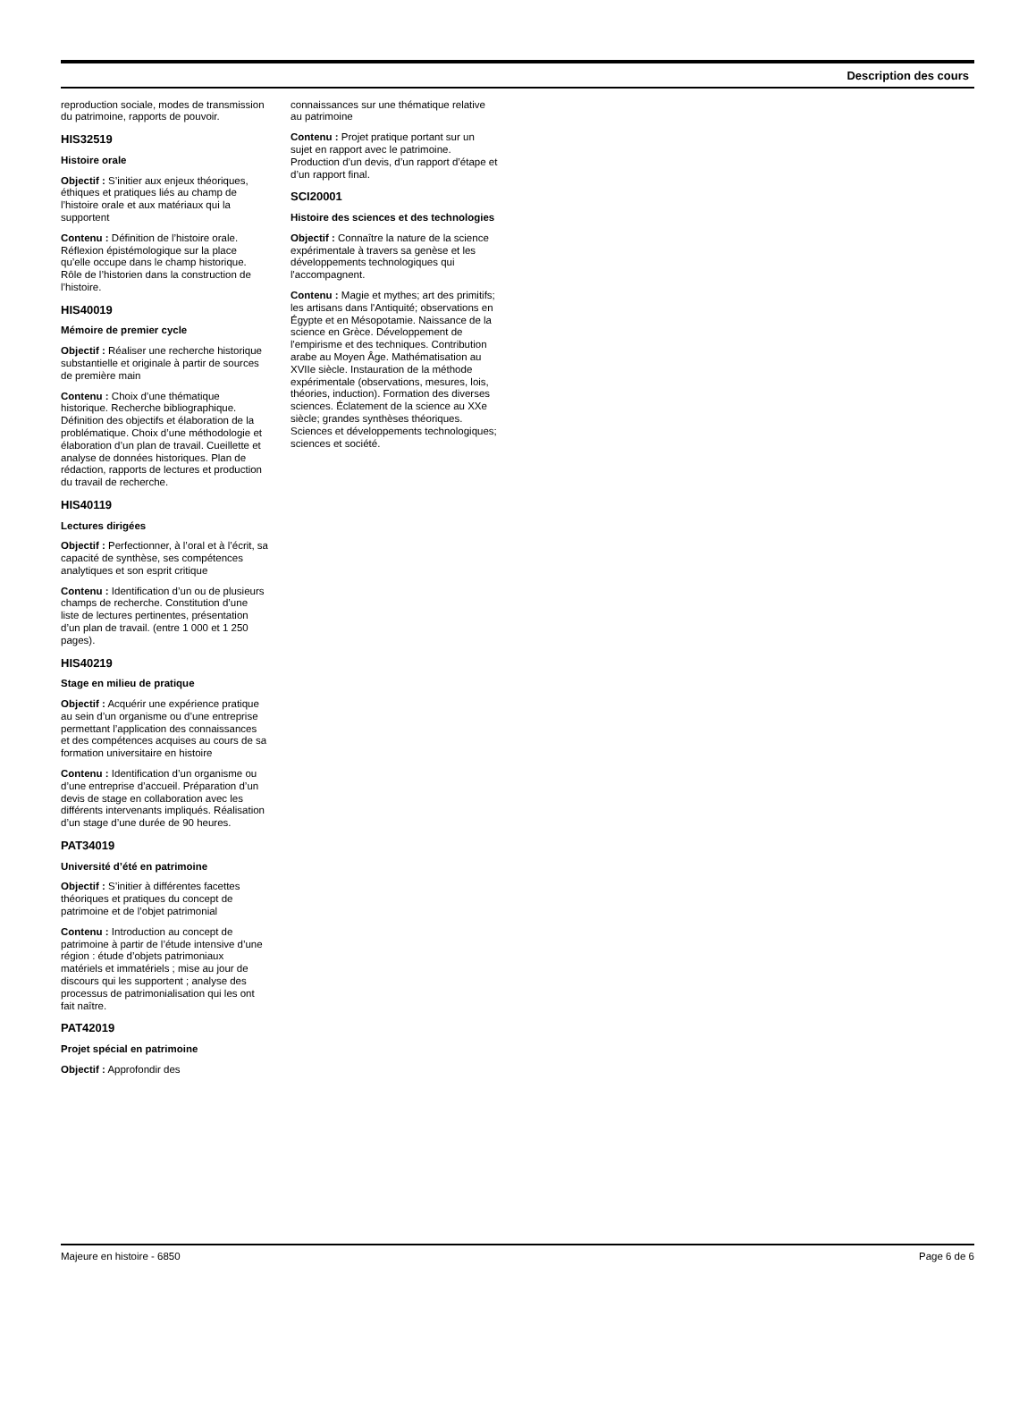Description des cours
reproduction sociale, modes de transmission du patrimoine, rapports de pouvoir.
HIS32519
Histoire orale
Objectif : S’initier aux enjeux théoriques, éthiques et pratiques liés au champ de l’histoire orale et aux matériaux qui la supportent
Contenu : Définition de l’histoire orale. Réflexion épistémologique sur la place qu’elle occupe dans le champ historique. Rôle de l’historien dans la construction de l’histoire.
HIS40019
Mémoire de premier cycle
Objectif : Réaliser une recherche historique substantielle et originale à partir de sources de première main
Contenu : Choix d’une thématique historique. Recherche bibliographique. Définition des objectifs et élaboration de la problématique. Choix d’une méthodologie et élaboration d’un plan de travail. Cueillette et analyse de données historiques. Plan de rédaction, rapports de lectures et production du travail de recherche.
HIS40119
Lectures dirigées
Objectif : Perfectionner, à l’oral et à l’écrit, sa capacité de synthèse, ses compétences analytiques et son esprit critique
Contenu : Identification d’un ou de plusieurs champs de recherche. Constitution d’une liste de lectures pertinentes, présentation d’un plan de travail. (entre 1 000 et 1 250 pages).
HIS40219
Stage en milieu de pratique
Objectif : Acquérir une expérience pratique au sein d’un organisme ou d’une entreprise permettant l’application des connaissances et des compétences acquises au cours de sa formation universitaire en histoire
Contenu : Identification d’un organisme ou d’une entreprise d’accueil. Préparation d’un devis de stage en collaboration avec les différents intervenants impliqués. Réalisation d’un stage d’une durée de 90 heures.
PAT34019
Université d’été en patrimoine
Objectif : S’initier à différentes facettes théoriques et pratiques du concept de patrimoine et de l’objet patrimonial
Contenu : Introduction au concept de patrimoine à partir de l’étude intensive d’une région : étude d’objets patrimoniaux matériels et immatériels ; mise au jour de discours qui les supportent ; analyse des processus de patrimonialisation qui les ont fait naître.
PAT42019
Projet spécial en patrimoine
Objectif : Approfondir des
connaissances sur une thématique relative au patrimoine
Contenu : Projet pratique portant sur un sujet en rapport avec le patrimoine. Production d’un devis, d’un rapport d’étape et d’un rapport final.
SCI20001
Histoire des sciences et des technologies
Objectif : Connaître la nature de la science expérimentale à travers sa genèse et les développements technologiques qui l'accompagnent.
Contenu : Magie et mythes; art des primitifs; les artisans dans l'Antiquité; observations en Égypte et en Mésopotamie. Naissance de la science en Grèce. Développement de l'empirisme et des techniques. Contribution arabe au Moyen Âge. Mathématisation au XVIIe siècle. Instauration de la méthode expérimentale (observations, mesures, lois, théories, induction). Formation des diverses sciences. Éclatement de la science au XXe siècle; grandes synthèses théoriques. Sciences et développements technologiques; sciences et société.
Majeure en histoire - 6850 Page 6 de 6